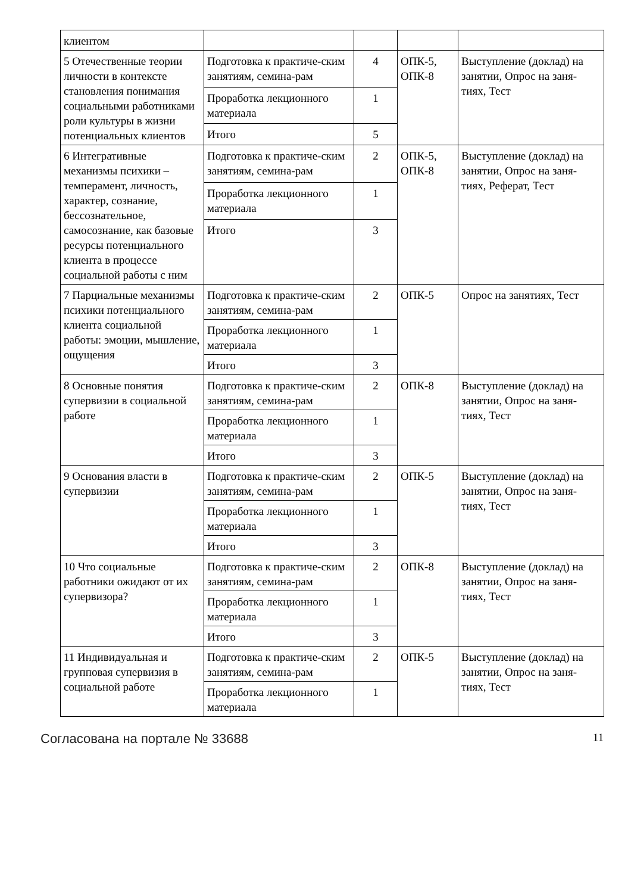| клиентом | | | | |
| 5 Отечественные теории личности в контексте становления понимания социальными работниками роли культуры в жизни потенциальных клиентов | Подготовка к практиче-ским занятиям, семина-рам | 4 | ОПК-5, ОПК-8 | Выступление (доклад) на занятии, Опрос на заня-тиях, Тест |
| | Проработка лекционного материала | 1 | | |
| | Итого | 5 | | |
| 6 Интегративные механизмы психики – темперамент, личность, характер, сознание, бессознательное, самосознание, как базовые ресурсы потенциального клиента в процессе социальной работы с ним | Подготовка к практиче-ским занятиям, семина-рам | 2 | ОПК-5, ОПК-8 | Выступление (доклад) на занятии, Опрос на заня-тиях, Реферат, Тест |
| | Проработка лекционного материала | 1 | | |
| | Итого | 3 | | |
| 7 Парциальные механизмы психики потенциального клиента социальной работы: эмоции, мышление, ощущения | Подготовка к практиче-ским занятиям, семина-рам | 2 | ОПК-5 | Опрос на занятиях, Тест |
| | Проработка лекционного материала | 1 | | |
| | Итого | 3 | | |
| 8 Основные понятия супервизии в социальной работе | Подготовка к практиче-ским занятиям, семина-рам | 2 | ОПК-8 | Выступление (доклад) на занятии, Опрос на заня-тиях, Тест |
| | Проработка лекционного материала | 1 | | |
| | Итого | 3 | | |
| 9 Основания власти в супервизии | Подготовка к практиче-ским занятиям, семина-рам | 2 | ОПК-5 | Выступление (доклад) на занятии, Опрос на заня-тиях, Тест |
| | Проработка лекционного материала | 1 | | |
| | Итого | 3 | | |
| 10 Что социальные работники ожидают от их супервизора? | Подготовка к практиче-ским занятиям, семина-рам | 2 | ОПК-8 | Выступление (доклад) на занятии, Опрос на заня-тиях, Тест |
| | Проработка лекционного материала | 1 | | |
| | Итого | 3 | | |
| 11 Индивидуальная и групповая супервизия в социальной работе | Подготовка к практиче-ским занятиям, семина-рам | 2 | ОПК-5 | Выступление (доклад) на занятии, Опрос на заня-тиях, Тест |
| | Проработка лекционного материала | 1 | | |
Согласована на портале № 33688 11